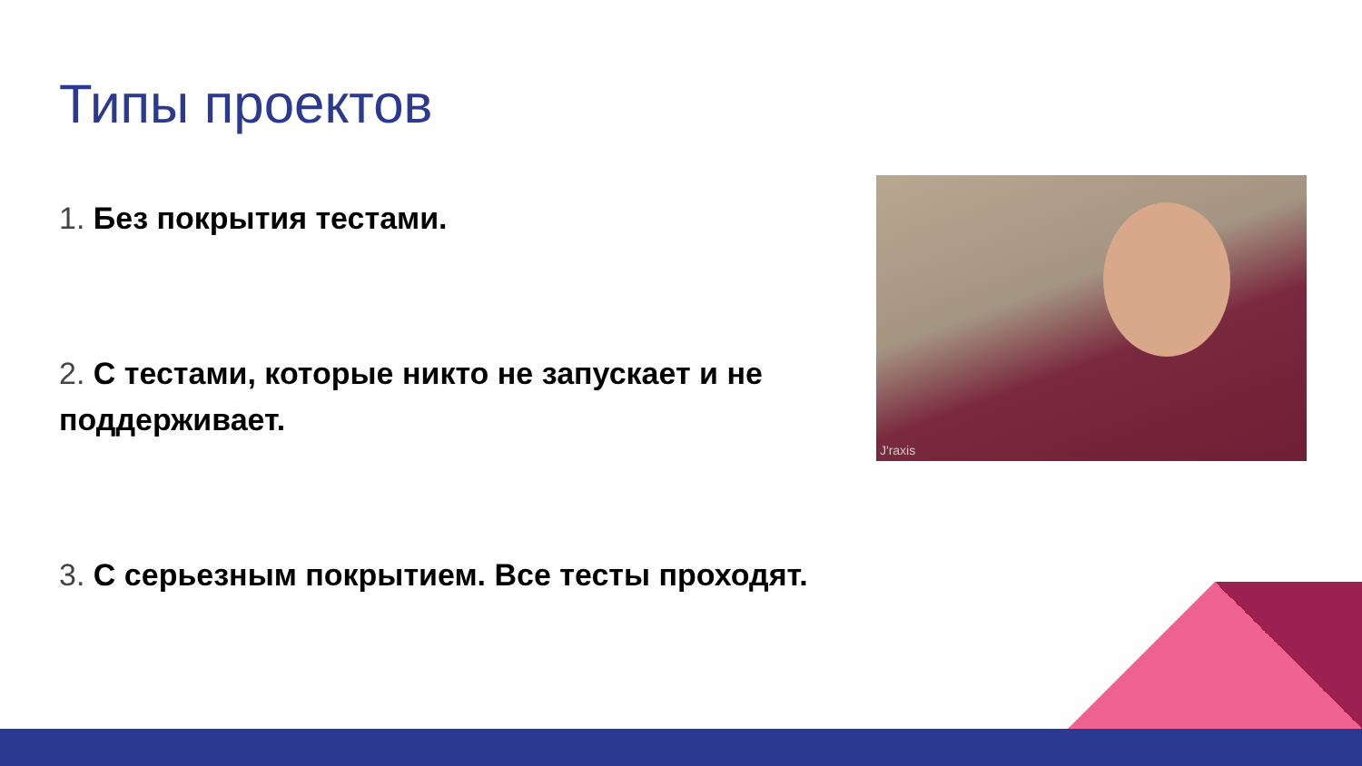Типы проектов
1. Без покрытия тестами.
2. С тестами, которые никто не запускает и не поддерживает.
3. С серьезным покрытием. Все тесты проходят.
J'raxis